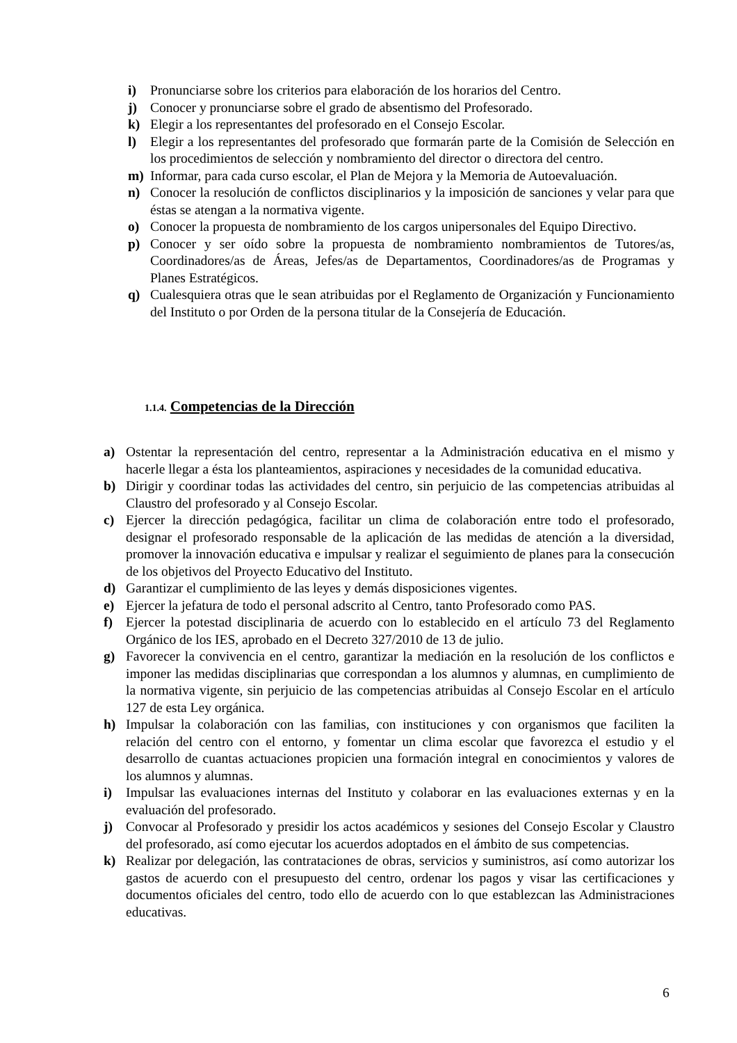i) Pronunciarse sobre los criterios para elaboración de los horarios del Centro.
j) Conocer y pronunciarse sobre el grado de absentismo del Profesorado.
k) Elegir a los representantes del profesorado en el Consejo Escolar.
l) Elegir a los representantes del profesorado que formarán parte de la Comisión de Selección en los procedimientos de selección y nombramiento del director o directora del centro.
m) Informar, para cada curso escolar, el Plan de Mejora y la Memoria de Autoevaluación.
n) Conocer la resolución de conflictos disciplinarios y la imposición de sanciones y velar para que éstas se atengan a la normativa vigente.
o) Conocer la propuesta de nombramiento de los cargos unipersonales del Equipo Directivo.
p) Conocer y ser oído sobre la propuesta de nombramiento nombramientos de Tutores/as, Coordinadores/as de Áreas, Jefes/as de Departamentos, Coordinadores/as de Programas y Planes Estratégicos.
q) Cualesquiera otras que le sean atribuidas por el Reglamento de Organización y Funcionamiento del Instituto o por Orden de la persona titular de la Consejería de Educación.
1.1.4. Competencias de la Dirección
a) Ostentar la representación del centro, representar a la Administración educativa en el mismo y hacerle llegar a ésta los planteamientos, aspiraciones y necesidades de la comunidad educativa.
b) Dirigir y coordinar todas las actividades del centro, sin perjuicio de las competencias atribuidas al Claustro del profesorado y al Consejo Escolar.
c) Ejercer la dirección pedagógica, facilitar un clima de colaboración entre todo el profesorado, designar el profesorado responsable de la aplicación de las medidas de atención a la diversidad, promover la innovación educativa e impulsar y realizar el seguimiento de planes para la consecución de los objetivos del Proyecto Educativo del Instituto.
d) Garantizar el cumplimiento de las leyes y demás disposiciones vigentes.
e) Ejercer la jefatura de todo el personal adscrito al Centro, tanto Profesorado como PAS.
f) Ejercer la potestad disciplinaria de acuerdo con lo establecido en el artículo 73 del Reglamento Orgánico de los IES, aprobado en el Decreto 327/2010 de 13 de julio.
g) Favorecer la convivencia en el centro, garantizar la mediación en la resolución de los conflictos e imponer las medidas disciplinarias que correspondan a los alumnos y alumnas, en cumplimiento de la normativa vigente, sin perjuicio de las competencias atribuidas al Consejo Escolar en el artículo 127 de esta Ley orgánica.
h) Impulsar la colaboración con las familias, con instituciones y con organismos que faciliten la relación del centro con el entorno, y fomentar un clima escolar que favorezca el estudio y el desarrollo de cuantas actuaciones propicien una formación integral en conocimientos y valores de los alumnos y alumnas.
i) Impulsar las evaluaciones internas del Instituto y colaborar en las evaluaciones externas y en la evaluación del profesorado.
j) Convocar al Profesorado y presidir los actos académicos y sesiones del Consejo Escolar y Claustro del profesorado, así como ejecutar los acuerdos adoptados en el ámbito de sus competencias.
k) Realizar por delegación, las contrataciones de obras, servicios y suministros, así como autorizar los gastos de acuerdo con el presupuesto del centro, ordenar los pagos y visar las certificaciones y documentos oficiales del centro, todo ello de acuerdo con lo que establezcan las Administraciones educativas.
6